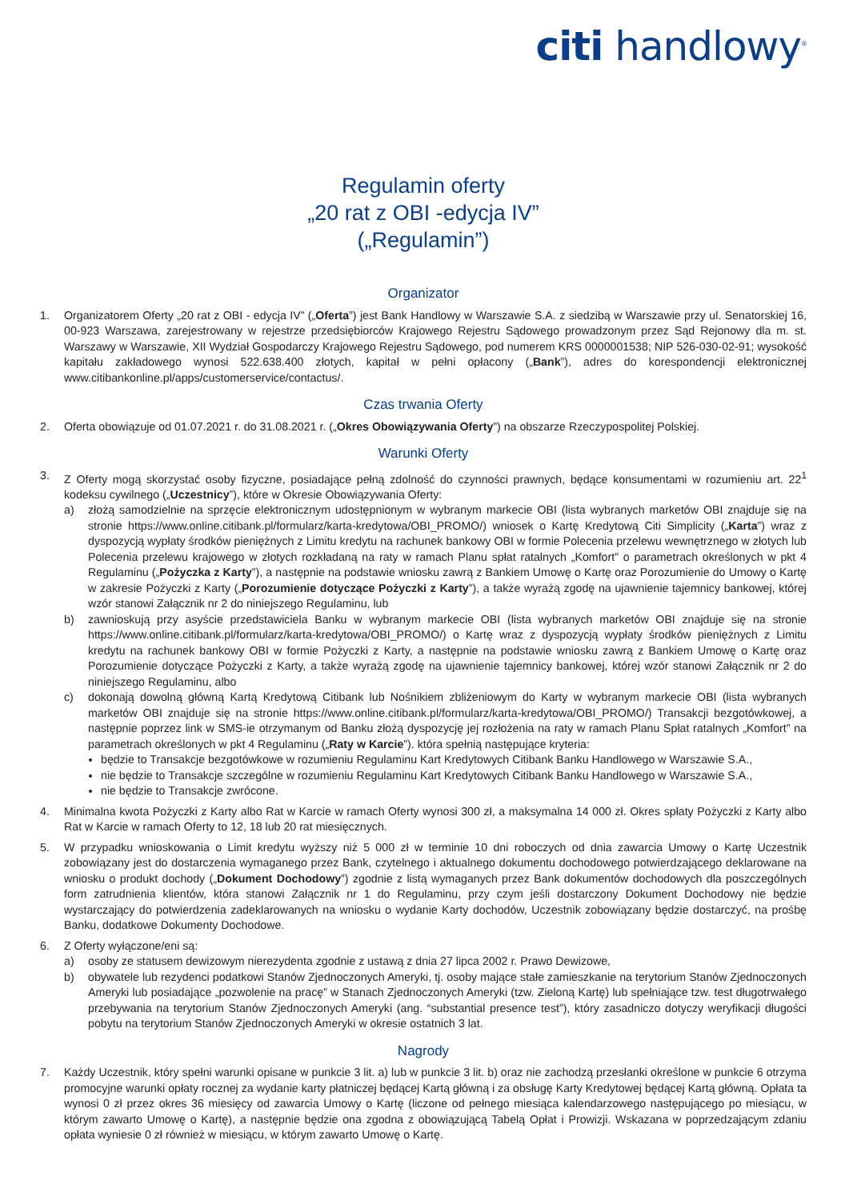citi handlowy<sup>®</sup>
Regulamin oferty
„20 rat z OBI -edycja IV”
(„Regulamin”)
Organizator
1. Organizatorem Oferty „20 rat z OBI - edycja IV” („Oferta”) jest Bank Handlowy w Warszawie S.A. z siedzibą w Warszawie przy ul. Senatorskiej 16, 00-923 Warszawa, zarejestrowany w rejestrze przedsiębiorców Krajowego Rejestru Sądowego prowadzonym przez Sąd Rejonowy dla m. st. Warszawy w Warszawie, XII Wydział Gospodarczy Krajowego Rejestru Sądowego, pod numerem KRS 0000001538; NIP 526-030-02-91; wysokość kapitału zakładowego wynosi 522.638.400 złotych, kapitał w pełni opłacony („Bank”), adres do korespondencji elektronicznej www.citibankonline.pl/apps/customerservice/contactus/.
Czas trwania Oferty
2. Oferta obowiązuje od 01.07.2021 r. do 31.08.2021 r. („Okres Obowiązywania Oferty”) na obszarze Rzeczypospolitej Polskiej.
Warunki Oferty
3. Z Oferty mogą skorzystać osoby fizyczne, posiadające pełną zdolność do czynności prawnych, będące konsumentami w rozumieniu art. 22<sup>1</sup> kodeksu cywilnego („Uczestnicy”), które w Okresie Obowiązywania Oferty:
a) złożą samodzielnie na sprzęcie elektronicznym udostępnionym w wybranym markecie OBI (lista wybranych marketów OBI znajduje się na stronie https://www.online.citibank.pl/formularz/karta-kredytowa/OBI_PROMO/) wniosek o Kartę Kredytową Citi Simplicity („Karta”) wraz z dyspozycją wypłaty środków pieniężnych z Limitu kredytu na rachunek bankowy OBI w formie Polecenia przelewu wewnętrznego w złotych lub Polecenia przelewu krajowego w złotych rozkładaną na raty w ramach Planu spłat ratalnych „Komfort” o parametrach określonych w pkt 4 Regulaminu („Pożyczka z Karty”), a następnie na podstawie wniosku zawrą z Bankiem Umowę o Kartę oraz Porozumienie do Umowy o Kartę w zakresie Pożyczki z Karty („Porozumienie dotyczące Pożyczki z Karty”), a także wyrażą zgodę na ujawnienie tajemnicy bankowej, której wzór stanowi Załącznik nr 2 do niniejszego Regulaminu, lub
b) zawnioskują przy asyście przedstawiciela Banku w wybranym markecie OBI (lista wybranych marketów OBI znajduje się na stronie https://www.online.citibank.pl/formularz/karta-kredytowa/OBI_PROMO/) o Kartę wraz z dyspozycją wypłaty środków pieniężnych z Limitu kredytu na rachunek bankowy OBI w formie Pożyczki z Karty, a następnie na podstawie wniosku zawrą z Bankiem Umowę o Kartę oraz Porozumienie dotyczące Pożyczki z Karty, a także wyrażą zgodę na ujawnienie tajemnicy bankowej, której wzór stanowi Załącznik nr 2 do niniejszego Regulaminu, albo
c) dokonają dowolną główną Kartą Kredytową Citibank lub Nośnikiem zbliżeniowym do Karty w wybranym markecie OBI (lista wybranych marketów OBI znajduje się na stronie https://www.online.citibank.pl/formularz/karta-kredytowa/OBI_PROMO/) Transakcji bezgotówkowej, a następnie poprzez link w SMS-ie otrzymanym od Banku złożą dyspozycję jej rozłożenia na raty w ramach Planu Spłat ratalnych „Komfort” na parametrach określonych w pkt 4 Regulaminu („Raty w Karcie”). która spełnią następujące kryteria:
będzie to Transakcje bezgotówkowe w rozumieniu Regulaminu Kart Kredytowych Citibank Banku Handlowego w Warszawie S.A.,
nie będzie to Transakcje szczególne w rozumieniu Regulaminu Kart Kredytowych Citibank Banku Handlowego w Warszawie S.A.,
nie będzie to Transakcje zwrócone.
4. Minimalna kwota Pożyczki z Karty albo Rat w Karcie w ramach Oferty wynosi 300 zł, a maksymalna 14 000 zł. Okres spłaty Pożyczki z Karty albo Rat w Karcie w ramach Oferty to 12, 18 lub 20 rat miesięcznych.
5. W przypadku wnioskowania o Limit kredytu wyższy niż 5 000 zł w terminie 10 dni roboczych od dnia zawarcia Umowy o Kartę Uczestnik zobowiązany jest do dostarczenia wymaganego przez Bank, czytelnego i aktualnego dokumentu dochodowego potwierdzającego deklarowane na wniosku o produkt dochody („Dokument Dochodowy”) zgodnie z listą wymaganych przez Bank dokumentów dochodowych dla poszczególnych form zatrudnienia klientów, która stanowi Załącznik nr 1 do Regulaminu, przy czym jeśli dostarczony Dokument Dochodowy nie będzie wystarczający do potwierdzenia zadeklarowanych na wniosku o wydanie Karty dochodów, Uczestnik zobowiązany będzie dostarczyć, na prośbę Banku, dodatkowe Dokumenty Dochodowe.
6. Z Oferty wyłączone/eni są:
a) osoby ze statusem dewizowym nierezydenta zgodnie z ustawą z dnia 27 lipca 2002 r. Prawo Dewizowe,
b) obywatele lub rezydenci podatkowi Stanów Zjednoczonych Ameryki, tj. osoby mające stałe zamieszkanie na terytorium Stanów Zjednoczonych Ameryki lub posiadające „pozwolenie na pracę” w Stanach Zjednoczonych Ameryki (tzw. Zieloną Kartę) lub spełniające tzw. test długotrwałego przebywania na terytorium Stanów Zjednoczonych Ameryki (ang. “substantial presence test”), który zasadniczo dotyczy weryfikacji długości pobytu na terytorium Stanów Zjednoczonych Ameryki w okresie ostatnich 3 lat.
Nagrody
7. Każdy Uczestnik, który spełni warunki opisane w punkcie 3 lit. a) lub w punkcie 3 lit. b) oraz nie zachodzą przesłanki określone w punkcie 6 otrzyma promocyjne warunki opłaty rocznej za wydanie karty płatniczej będącej Kartą główną i za obsługę Karty Kredytowej będącej Kartą główną. Opłata ta wynosi 0 zł przez okres 36 miesięcy od zawarcia Umowy o Kartę (liczone od pełnego miesiąca kalendarzowego następującego po miesiącu, w którym zawarto Umowę o Kartę), a następnie będzie ona zgodna z obowiązującą Tabelą Opłat i Prowizji. Wskazana w poprzedzającym zdaniu opłata wyniesie 0 zł również w miesiącu, w którym zawarto Umowę o Kartę.